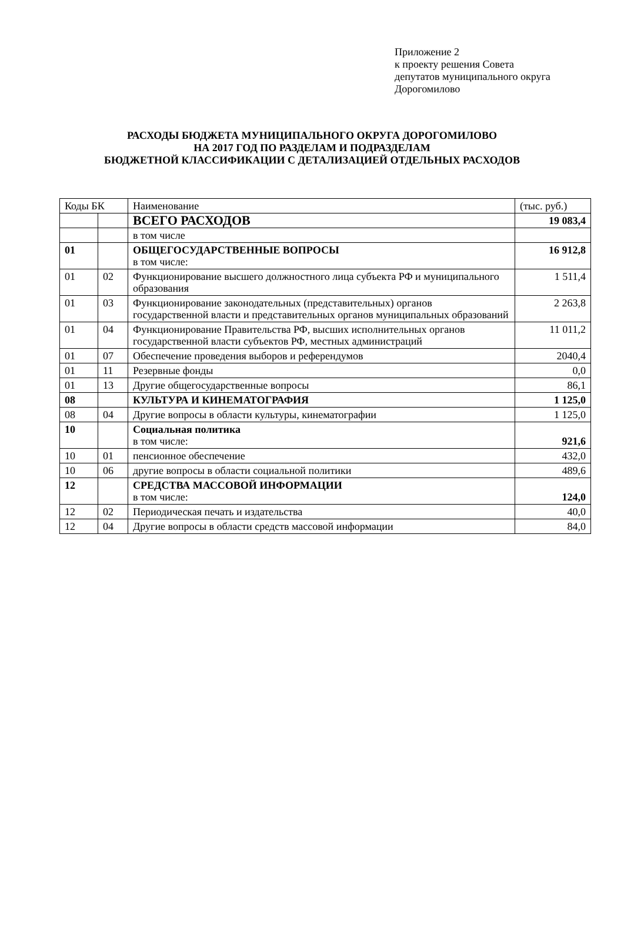Приложение 2
к проекту решения Совета
депутатов муниципального округа
Дорогомилово
РАСХОДЫ БЮДЖЕТА МУНИЦИПАЛЬНОГО ОКРУГА ДОРОГОМИЛОВО
НА 2017 ГОД ПО РАЗДЕЛАМ И ПОДРАЗДЕЛАМ
БЮДЖЕТНОЙ КЛАССИФИКАЦИИ С ДЕТАЛИЗАЦИЕЙ ОТДЕЛЬНЫХ РАСХОДОВ
| Коды БК | | Наименование | (тыс. руб.) |
| | | ВСЕГО РАСХОДОВ | 19 083,4 |
| | | в том числе | |
| 01 | | ОБЩЕГОСУДАРСТВЕННЫЕ ВОПРОСЫ в том числе: | 16 912,8 |
| 01 | 02 | Функционирование высшего должностного лица субъекта РФ и муниципального образования | 1 511,4 |
| 01 | 03 | Функционирование законодательных (представительных) органов государственной власти и представительных органов муниципальных образований | 2 263,8 |
| 01 | 04 | Функционирование Правительства РФ, высших исполнительных органов государственной власти субъектов РФ, местных администраций | 11 011,2 |
| 01 | 07 | Обеспечение проведения выборов и референдумов | 2040,4 |
| 01 | 11 | Резервные фонды | 0,0 |
| 01 | 13 | Другие общегосударственные вопросы | 86,1 |
| 08 | | КУЛЬТУРА И КИНЕМАТОГРАФИЯ | 1 125,0 |
| 08 | 04 | Другие вопросы в области культуры, кинематографии | 1 125,0 |
| 10 | | Социальная политика в том числе: | 921,6 |
| 10 | 01 | пенсионное обеспечение | 432,0 |
| 10 | 06 | другие вопросы в области социальной политики | 489,6 |
| 12 | | СРЕДСТВА МАССОВОЙ ИНФОРМАЦИИ в том числе: | 124,0 |
| 12 | 02 | Периодическая печать и издательства | 40,0 |
| 12 | 04 | Другие вопросы в области средств массовой информации | 84,0 |